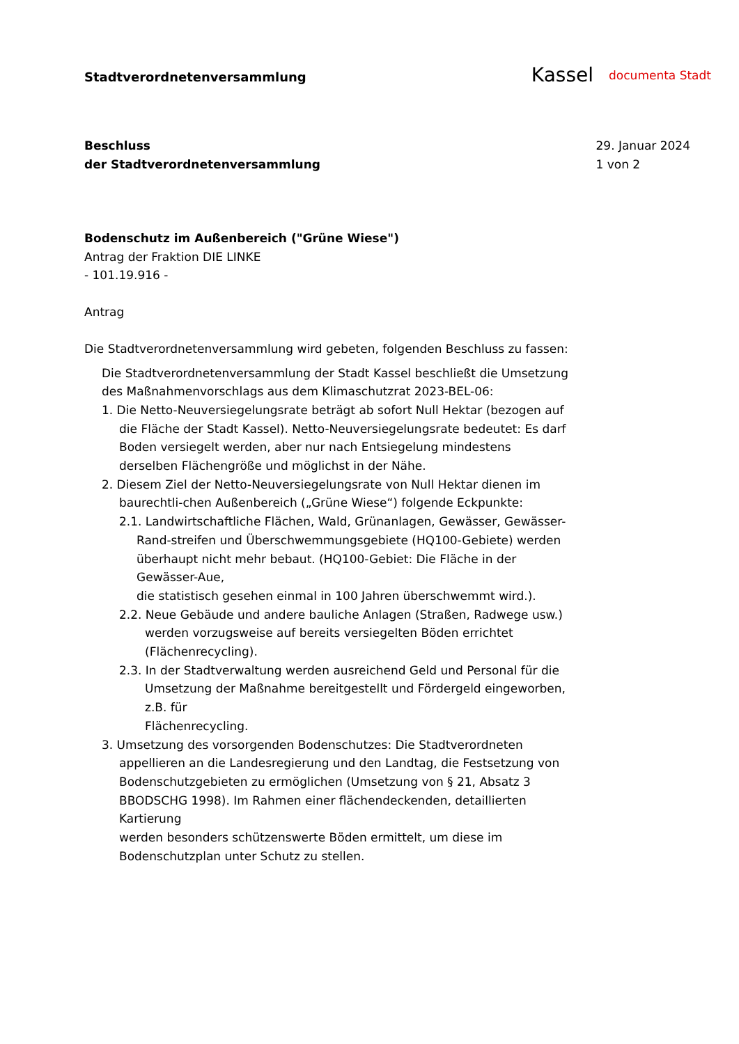Stadtverordnetenversammlung
Kassel documenta Stadt
Beschluss
der Stadtverordnetenversammlung
29. Januar 2024
1 von 2
Bodenschutz im Außenbereich ("Grüne Wiese")
Antrag der Fraktion DIE LINKE
- 101.19.916 -
Antrag
Die Stadtverordnetenversammlung wird gebeten, folgenden Beschluss zu fassen:
Die Stadtverordnetenversammlung der Stadt Kassel beschließt die Umsetzung des Maßnahmenvorschlags aus dem Klimaschutzrat 2023-BEL-06:
1. Die Netto-Neuversiegelungsrate beträgt ab sofort Null Hektar (bezogen auf die Fläche der Stadt Kassel). Netto-Neuversiegelungsrate bedeutet: Es darf Boden versiegelt werden, aber nur nach Entsiegelung mindestens derselben Flächengröße und möglichst in der Nähe.
2. Diesem Ziel der Netto-Neuversiegelungsrate von Null Hektar dienen im baurechtli-chen Außenbereich („Grüne Wiese“) folgende Eckpunkte:
2.1. Landwirtschaftliche Flächen, Wald, Grünanlagen, Gewässer, Gewässer-Rand-streifen und Überschwemmungsgebiete (HQ100-Gebiete) werden überhaupt nicht mehr bebaut. (HQ100-Gebiet: Die Fläche in der Gewässer-Aue,
die statistisch gesehen einmal in 100 Jahren überschwemmt wird.).
2.2. Neue Gebäude und andere bauliche Anlagen (Straßen, Radwege usw.) werden vorzugsweise auf bereits versiegelten Böden errichtet (Flächenrecycling).
2.3. In der Stadtverwaltung werden ausreichend Geld und Personal für die Umsetzung der Maßnahme bereitgestellt und Fördergeld eingeworben, z.B. für
Flächenrecycling.
3. Umsetzung des vorsorgenden Bodenschutzes: Die Stadtverordneten appellieren an die Landesregierung und den Landtag, die Festsetzung von Bodenschutzgebieten zu ermöglichen (Umsetzung von § 21, Absatz 3 BBODSCHG 1998). Im Rahmen einer flächendeckenden, detaillierten Kartierung
werden besonders schützenswerte Böden ermittelt, um diese im Bodenschutzplan unter Schutz zu stellen.